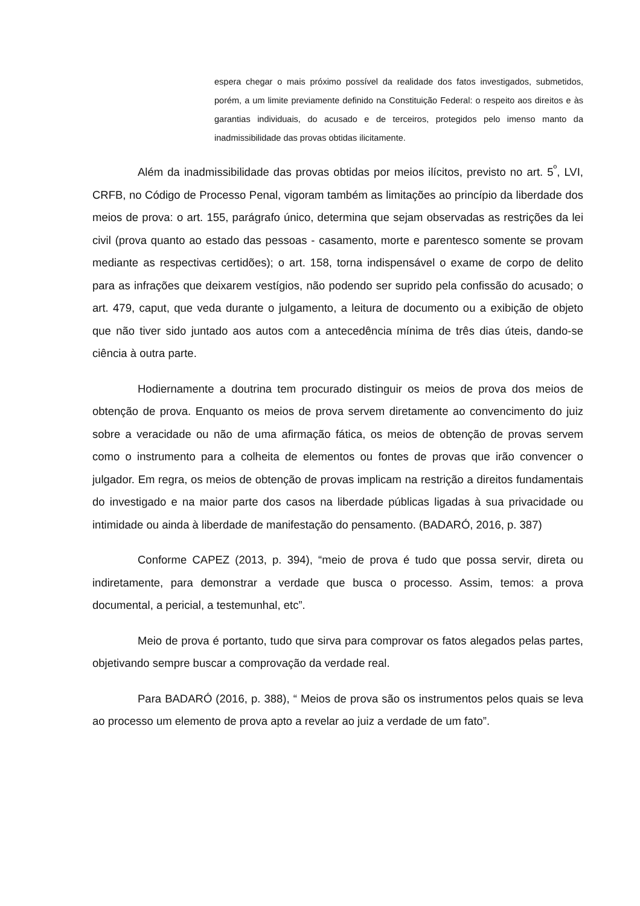espera chegar o mais próximo possível da realidade dos fatos investigados, submetidos, porém, a um limite previamente definido na Constituição Federal: o respeito aos direitos e às garantias individuais, do acusado e de terceiros, protegidos pelo imenso manto da inadmissibilidade das provas obtidas ilicitamente.
Além da inadmissibilidade das provas obtidas por meios ilícitos, previsto no art. 5<sup>º</sup>, LVI, CRFB, no Código de Processo Penal, vigoram também as limitações ao princípio da liberdade dos meios de prova: o art. 155, parágrafo único, determina que sejam observadas as restrições da lei civil (prova quanto ao estado das pessoas - casamento, morte e parentesco somente se provam mediante as respectivas certidões); o art. 158, torna indispensável o exame de corpo de delito para as infrações que deixarem vestígios, não podendo ser suprido pela confissão do acusado; o art. 479, caput, que veda durante o julgamento, a leitura de documento ou a exibição de objeto que não tiver sido juntado aos autos com a antecedência mínima de três dias úteis, dando-se ciência à outra parte.
Hodiernamente a doutrina tem procurado distinguir os meios de prova dos meios de obtenção de prova. Enquanto os meios de prova servem diretamente ao convencimento do juiz sobre a veracidade ou não de uma afirmação fática, os meios de obtenção de provas servem como o instrumento para a colheita de elementos ou fontes de provas que irão convencer o julgador. Em regra, os meios de obtenção de provas implicam na restrição a direitos fundamentais do investigado e na maior parte dos casos na liberdade públicas ligadas à sua privacidade ou intimidade ou ainda à liberdade de manifestação do pensamento. (BADARÓ, 2016, p. 387)
Conforme CAPEZ (2013, p. 394), “meio de prova é tudo que possa servir, direta ou indiretamente, para demonstrar a verdade que busca o processo. Assim, temos: a prova documental, a pericial, a testemunhal, etc”.
Meio de prova é portanto, tudo que sirva para comprovar os fatos alegados pelas partes, objetivando sempre buscar a comprovação da verdade real.
Para BADARÓ (2016, p. 388), “ Meios de prova são os instrumentos pelos quais se leva ao processo um elemento de prova apto a revelar ao juiz a verdade de um fato”.